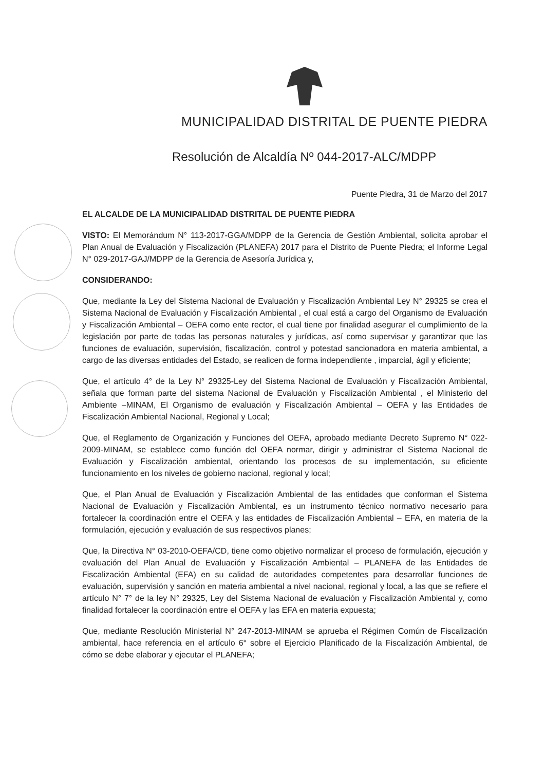MUNICIPALIDAD DISTRITAL DE PUENTE PIEDRA
Resolución de Alcaldía Nº 044-2017-ALC/MDPP
Puente Piedra, 31 de Marzo del 2017
EL ALCALDE DE LA MUNICIPALIDAD DISTRITAL DE PUENTE PIEDRA
VISTO: El Memorándum N° 113-2017-GGA/MDPP de la Gerencia de Gestión Ambiental, solicita aprobar el Plan Anual de Evaluación y Fiscalización (PLANEFA) 2017 para el Distrito de Puente Piedra; el Informe Legal N° 029-2017-GAJ/MDPP de la Gerencia de Asesoría Jurídica y,
CONSIDERANDO:
Que, mediante la Ley del Sistema Nacional de Evaluación y Fiscalización Ambiental Ley N° 29325 se crea el Sistema Nacional de Evaluación y Fiscalización Ambiental , el cual está a cargo del Organismo de Evaluación y Fiscalización Ambiental – OEFA como ente rector, el cual tiene por finalidad asegurar el cumplimiento de la legislación por parte de todas las personas naturales y jurídicas, así como supervisar y garantizar que las funciones de evaluación, supervisión, fiscalización, control y potestad sancionadora en materia ambiental, a cargo de las diversas entidades del Estado, se realicen de forma independiente , imparcial, ágil y eficiente;
Que, el artículo 4° de la Ley N° 29325-Ley del Sistema Nacional de Evaluación y Fiscalización Ambiental, señala que forman parte del sistema Nacional de Evaluación y Fiscalización Ambiental , el Ministerio del Ambiente –MINAM, El Organismo de evaluación y Fiscalización Ambiental – OEFA y las Entidades de Fiscalización Ambiental Nacional, Regional y Local;
Que, el Reglamento de Organización y Funciones del OEFA, aprobado mediante Decreto Supremo N° 022-2009-MINAM, se establece como función del OEFA normar, dirigir y administrar el Sistema Nacional de Evaluación y Fiscalización ambiental, orientando los procesos de su implementación, su eficiente funcionamiento en los niveles de gobierno nacional, regional y local;
Que, el Plan Anual de Evaluación y Fiscalización Ambiental de las entidades que conforman el Sistema Nacional de Evaluación y Fiscalización Ambiental, es un instrumento técnico normativo necesario para fortalecer la coordinación entre el OEFA y las entidades de Fiscalización Ambiental – EFA, en materia de la formulación, ejecución y evaluación de sus respectivos planes;
Que, la Directiva N° 03-2010-OEFA/CD, tiene como objetivo normalizar el proceso de formulación, ejecución y evaluación del Plan Anual de Evaluación y Fiscalización Ambiental – PLANEFA de las Entidades de Fiscalización Ambiental (EFA) en su calidad de autoridades competentes para desarrollar funciones de evaluación, supervisión y sanción en materia ambiental a nivel nacional, regional y local, a las que se refiere el artículo N° 7° de la ley N° 29325, Ley del Sistema Nacional de evaluación y Fiscalización Ambiental y, como finalidad fortalecer la coordinación entre el OEFA y las EFA en materia expuesta;
Que, mediante Resolución Ministerial N° 247-2013-MINAM se aprueba el Régimen Común de Fiscalización ambiental, hace referencia en el artículo 6° sobre el Ejercicio Planificado de la Fiscalización Ambiental, de cómo se debe elaborar y ejecutar el PLANEFA;